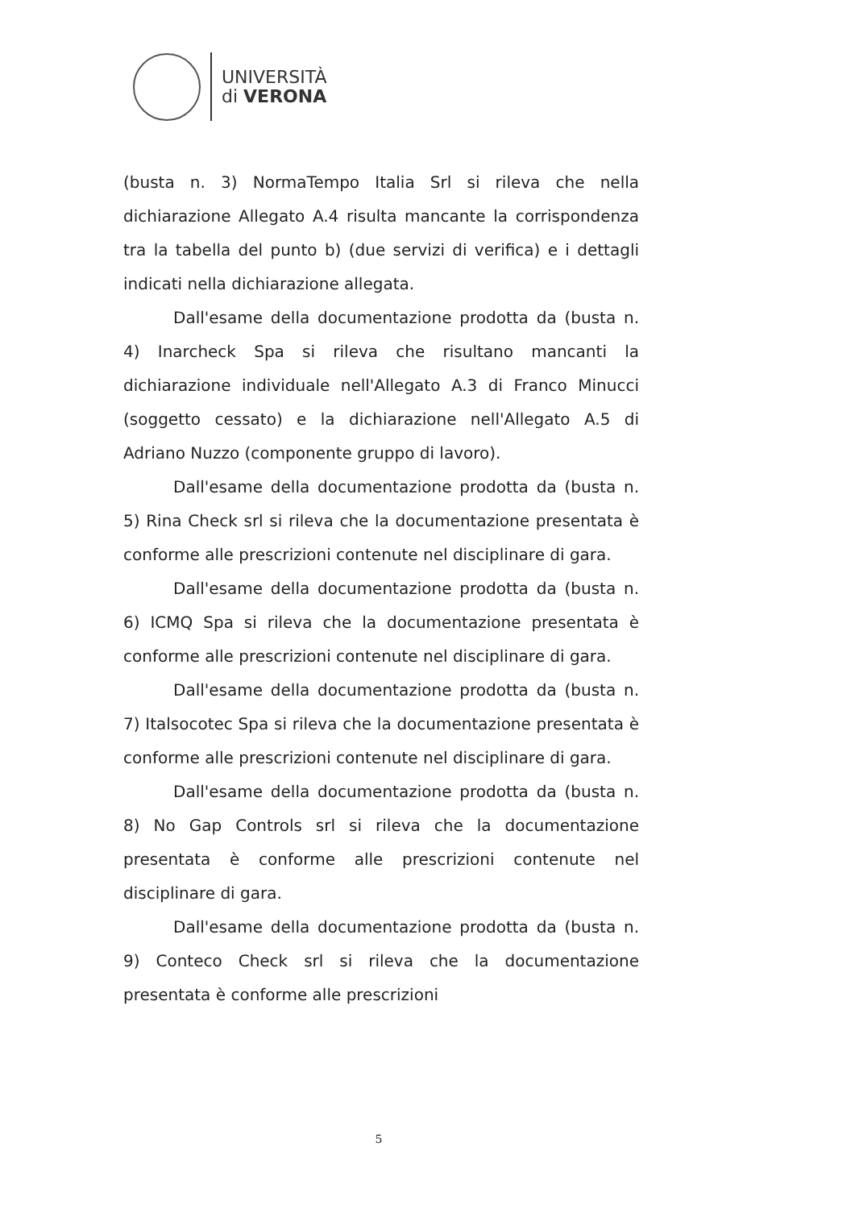UNIVERSITÀ
di VERONA
(busta n. 3) NormaTempo Italia Srl si rileva che nella dichiarazione Allegato A.4 risulta mancante la corrispondenza tra la tabella del punto b) (due servizi di verifica) e i dettagli indicati nella dichiarazione allegata.
Dall'esame della documentazione prodotta da (busta n. 4) Inarcheck Spa si rileva che risultano mancanti la dichiarazione individuale nell'Allegato A.3 di Franco Minucci (soggetto cessato) e la dichiarazione nell'Allegato A.5 di Adriano Nuzzo (componente gruppo di lavoro).
Dall'esame della documentazione prodotta da (busta n. 5) Rina Check srl si rileva che la documentazione presentata è conforme alle prescrizioni contenute nel disciplinare di gara.
Dall'esame della documentazione prodotta da (busta n. 6) ICMQ Spa si rileva che la documentazione presentata è conforme alle prescrizioni contenute nel disciplinare di gara.
Dall'esame della documentazione prodotta da (busta n. 7) Italsocotec Spa si rileva che la documentazione presentata è conforme alle prescrizioni contenute nel disciplinare di gara.
Dall'esame della documentazione prodotta da (busta n. 8) No Gap Controls srl si rileva che la documentazione presentata è conforme alle prescrizioni contenute nel disciplinare di gara.
Dall'esame della documentazione prodotta da (busta n. 9) Conteco Check srl si rileva che la documentazione presentata è conforme alle prescrizioni
5